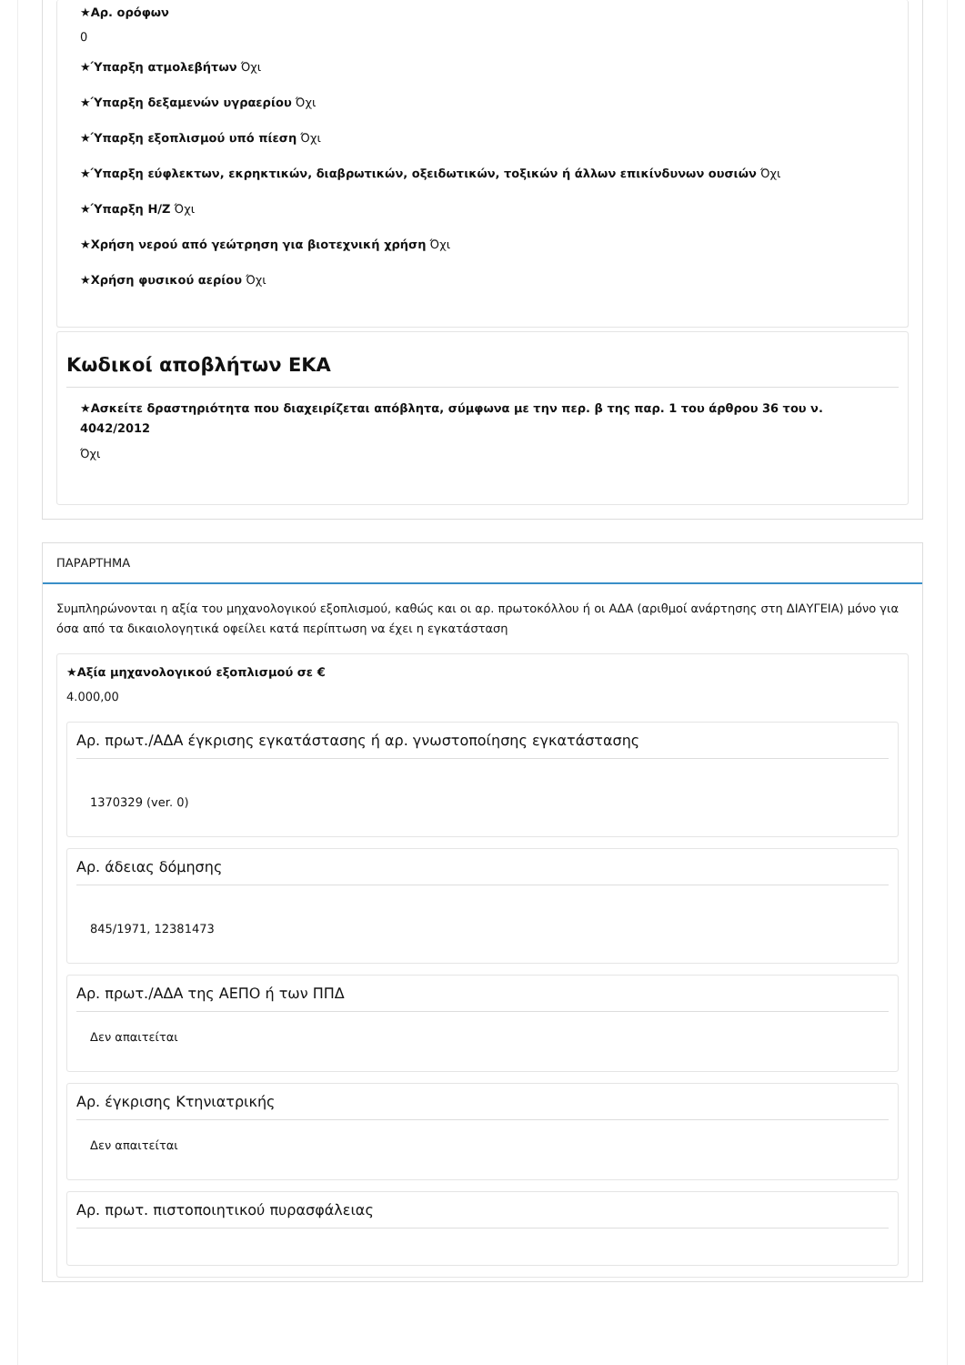★Αρ. ορόφων
0
★Ύπαρξη ατμολεβήτων Όχι
★Ύπαρξη δεξαμενών υγραερίου Όχι
★Ύπαρξη εξοπλισμού υπό πίεση Όχι
★Ύπαρξη εύφλεκτων, εκρηκτικών, διαβρωτικών, οξειδωτικών, τοξικών ή άλλων επικίνδυνων ουσιών Όχι
★Ύπαρξη Η/Ζ Όχι
★Χρήση νερού από γεώτρηση για βιοτεχνική χρήση Όχι
★Χρήση φυσικού αερίου Όχι
Κωδικοί αποβλήτων ΕΚΑ
★Ασκείτε δραστηριότητα που διαχειρίζεται απόβλητα, σύμφωνα με την περ. β της παρ. 1 του άρθρου 36 του ν. 4042/2012
Όχι
ΠΑΡΑΡΤΗΜΑ
Συμπληρώνονται η αξία του μηχανολογικού εξοπλισμού, καθώς και οι αρ. πρωτοκόλλου ή οι ΑΔΑ (αριθμοί ανάρτησης στη ΔΙΑΥΓΕΙΑ) μόνο για όσα από τα δικαιολογητικά οφείλει κατά περίπτωση να έχει η εγκατάσταση
★Αξία μηχανολογικού εξοπλισμού σε €
4.000,00
Αρ. πρωτ./ΑΔΑ έγκρισης εγκατάστασης ή αρ. γνωστοποίησης εγκατάστασης
1370329 (ver. 0)
Αρ. άδειας δόμησης
845/1971, 12381473
Αρ. πρωτ./ΑΔΑ της ΑΕΠΟ ή των ΠΠΔ
Δεν απαιτείται
Αρ. έγκρισης Κτηνιατρικής
Δεν απαιτείται
Αρ. πρωτ. πιστοποιητικού πυρασφάλειας